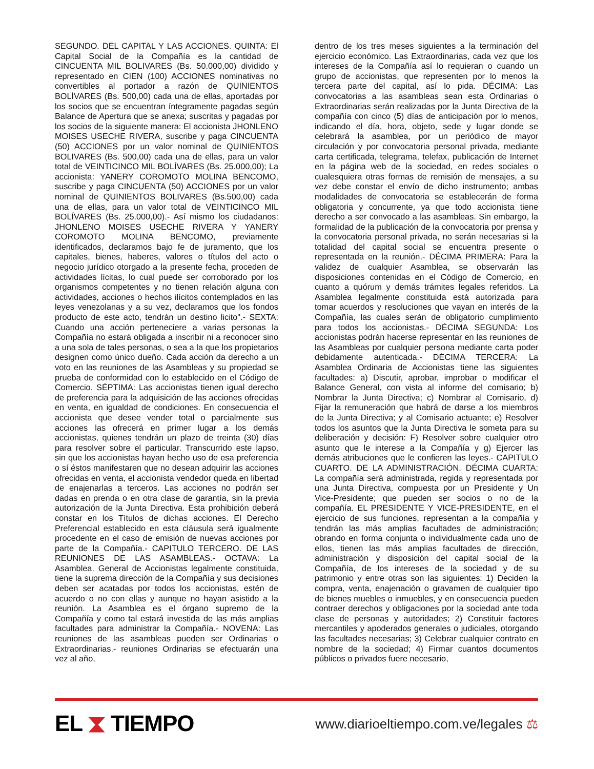SEGUNDO. DEL CAPITAL Y LAS ACCIONES. QUINTA: El Capital Social de la Compañía es la cantidad de CINCUENTA MIL BOLIVARES (Bs. 50.000,00) dividido y representado en CIEN (100) ACCIONES nominativas no convertibles al portador a razón de QUINIENTOS BOLÍVARES (Bs. 500,00) cada una de ellas, aportadas por los socios que se encuentran íntegramente pagadas según Balance de Apertura que se anexa; suscritas y pagadas por los socios de la siguiente manera: El accionista JHONLENO MOISES USECHE RIVERA, suscribe y paga CINCUENTA (50) ACCIONES por un valor nominal de QUINIENTOS BOLIVARES (Bs. 500,00) cada una de ellas, para un valor total de VEINTICINCO MIL BOLÍVARES (Bs. 25.000,00); La accionista: YANERY COROMOTO MOLINA BENCOMO, suscribe y paga CINCUENTA (50) ACCIONES por un valor nominal de QUINIENTOS BOLIVARES (Bs.500,00) cada una de ellas, para un valor total de VEINTICINCO MIL BOLÍVARES (Bs. 25.000,00).- Así mismo los ciudadanos: JHONLENO MOISES USECHE RIVERA Y YANERY COROMOTO MOLINA BENCOMO, previamente identificados, declaramos bajo fe de juramento, que los capitales, bienes, haberes, valores o títulos del acto o negocio jurídico otorgado a la presente fecha, proceden de actividades lícitas, lo cual puede ser corroborado por los organismos competentes y no tienen relación alguna con actividades, acciones o hechos ilícitos contemplados en las leyes venezolanas y a su vez, declaramos que los fondos producto de este acto, tendrán un destino licito".- SEXTA: Cuando una acción perteneciere a varias personas la Compañía no estará obligada a inscribir ni a reconocer sino a una sola de tales personas, o sea a la que los propietarios designen como único dueño. Cada acción da derecho a un voto en las reuniones de las Asambleas y su propiedad se prueba de conformidad con lo establecido en el Código de Comercio. SÉPTIMA: Las accionistas tienen igual derecho de preferencia para la adquisición de las acciones ofrecidas en venta, en igualdad de condiciones. En consecuencia el accionista que desee vender total o parcialmente sus acciones las ofrecerá en primer lugar a los demás accionistas, quienes tendrán un plazo de treinta (30) días para resolver sobre el particular. Transcurrido este lapso, sin que los accionistas hayan hecho uso de esa preferencia o sí éstos manifestaren que no desean adquirir las acciones ofrecidas en venta, el accionista vendedor queda en libertad de enajenarlas a terceros. Las acciones no podrán ser dadas en prenda o en otra clase de garantía, sin la previa autorización de la Junta Directiva. Esta prohibición deberá constar en los Títulos de dichas acciones. El Derecho Preferencial establecido en esta cláusula será igualmente procedente en el caso de emisión de nuevas acciones por parte de la Compañía.- CAPITULO TERCERO. DE LAS REUNIONES DE LAS ASAMBLEAS.- OCTAVA: La Asamblea. General de Accionistas legalmente constituida, tiene la suprema dirección de la Compañía y sus decisiones deben ser acatadas por todos los accionistas, estén de acuerdo o no con ellas y aunque no hayan asistido a la reunión. La Asamblea es el órgano supremo de la Compañía y como tal estará investida de las más amplias facultades para administrar la Compañía.- NOVENA: Las reuniones de las asambleas pueden ser Ordinarias o Extraordinarias.- reuniones Ordinarias se efectuarán una vez al año,
dentro de los tres meses siguientes a la terminación del ejercicio económico. Las Extraordinarias, cada vez que los intereses de la Compañía así lo requieran o cuando un grupo de accionistas, que representen por lo menos la tercera parte del capital, así lo pida. DÉCIMA: Las convocatorias a las asambleas sean esta Ordinarias o Extraordinarias serán realizadas por la Junta Directiva de la compañía con cinco (5) días de anticipación por lo menos, indicando el día, hora, objeto, sede y lugar donde se celebrará la asamblea, por un periódico de mayor circulación y por convocatoria personal privada, mediante carta certificada, telegrama, telefax, publicación de Internet en la página web de la sociedad, en redes sociales o cualesquiera otras formas de remisión de mensajes, a su vez debe constar el envío de dicho instrumento; ambas modalidades de convocatoria se establecerán de forma obligatoria y concurrente, ya que todo accionista tiene derecho a ser convocado a las asambleas. Sin embargo, la formalidad de la publicación de la convocatoria por prensa y la convocatoria personal privada, no serán necesarias si la totalidad del capital social se encuentra presente o representada en la reunión.- DÉCIMA PRIMERA: Para la validez de cualquier Asamblea, se observarán las disposiciones contenidas en el Código de Comercio, en cuanto a quórum y demás trámites legales referidos. La Asamblea legalmente constituida está autorizada para tomar acuerdos y resoluciones que vayan en interés de la Compañía, las cuales serán de obligatorio cumplimiento para todos los accionistas.- DÉCIMA SEGUNDA: Los accionistas podrán hacerse representar en las reuniones de las Asambleas por cualquier persona mediante carta poder debidamente autenticada.- DÉCIMA TERCERA: La Asamblea Ordinaria de Accionistas tiene las siguientes facultades: a) Discutir, aprobar, improbar o modificar el Balance General, con vista al informe del comisario; b) Nombrar la Junta Directiva; c) Nombrar al Comisario, d) Fijar la remuneración que habrá de darse a los miembros de la Junta Directiva; y al Comisario actuante; e) Resolver todos los asuntos que la Junta Directiva le someta para su deliberación y decisión: F) Resolver sobre cualquier otro asunto que le interese a la Compañía y g) Ejercer las demás atribuciones que le confieren las leyes.- CAPITULO CUARTO. DE LA ADMINISTRACIÓN. DÉCIMA CUARTA: La compañía será administrada, regida y representada por una Junta Directiva, compuesta por un Presidente y Un Vice-Presidente; que pueden ser socios o no de la compañía. EL PRESIDENTE Y VICE-PRESIDENTE, en el ejercicio de sus funciones, representan a la compañía y tendrán las más amplias facultades de administración; obrando en forma conjunta o individualmente cada uno de ellos, tienen las más amplias facultades de dirección, administración y disposición del capital social de la Compañía, de los intereses de la sociedad y de su patrimonio y entre otras son las siguientes: 1) Deciden la compra, venta, enajenación o gravamen de cualquier tipo de bienes muebles o inmuebles, y en consecuencia pueden contraer derechos y obligaciones por la sociedad ante toda clase de personas y autoridades; 2) Constituir factores mercantiles y apoderados generales o judiciales, otorgando las facultades necesarias; 3) Celebrar cualquier contrato en nombre de la sociedad; 4) Firmar cuantos documentos públicos o privados fuere necesario,
EL ⧗ TIEMPO
www.diarioeltiempo.com.ve/legales ⚖